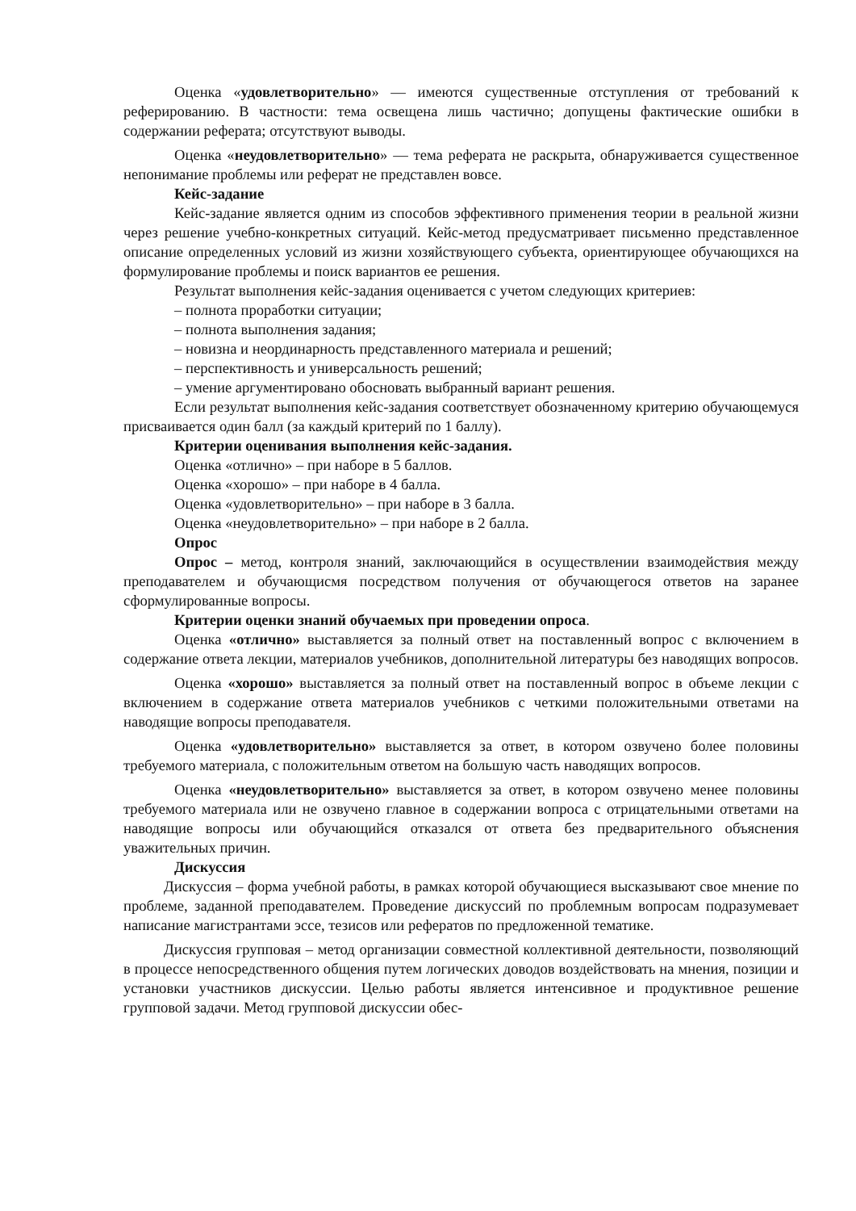Оценка «удовлетворительно» — имеются существенные отступления от требований к реферированию. В частности: тема освещена лишь частично; допущены фактические ошибки в содержании реферата; отсутствуют выводы.
Оценка «неудовлетворительно» — тема реферата не раскрыта, обнаруживается существенное непонимание проблемы или реферат не представлен вовсе.
Кейс-задание
Кейс-задание является одним из способов эффективного применения теории в реальной жизни через решение учебно-конкретных ситуаций. Кейс-метод предусматривает письменно представленное описание определенных условий из жизни хозяйствующего субъекта, ориентирующее обучающихся на формулирование проблемы и поиск вариантов ее решения.
Результат выполнения кейс-задания оценивается с учетом следующих критериев:
– полнота проработки ситуации;
– полнота выполнения задания;
– новизна и неординарность представленного материала и решений;
– перспективность и универсальность решений;
– умение аргументировано обосновать выбранный вариант решения.
Если результат выполнения кейс-задания соответствует обозначенному критерию обучающемуся присваивается один балл (за каждый критерий по 1 баллу).
Критерии оценивания выполнения кейс-задания.
Оценка «отлично» – при наборе в 5 баллов.
Оценка «хорошо» – при наборе в 4 балла.
Оценка «удовлетворительно» – при наборе в 3 балла.
Оценка «неудовлетворительно» – при наборе в 2 балла.
Опрос
Опрос – метод, контроля знаний, заключающийся в осуществлении взаимодействия между преподавателем и обучающисмя посредством получения от обучающегося ответов на заранее сформулированные вопросы.
Критерии оценки знаний обучаемых при проведении опроса.
Оценка «отлично» выставляется за полный ответ на поставленный вопрос с включением в содержание ответа лекции, материалов учебников, дополнительной литературы без наводящих вопросов.
Оценка «хорошо» выставляется за полный ответ на поставленный вопрос в объеме лекции с включением в содержание ответа материалов учебников с четкими положительными ответами на наводящие вопросы преподавателя.
Оценка «удовлетворительно» выставляется за ответ, в котором озвучено более половины требуемого материала, с положительным ответом на большую часть наводящих вопросов.
Оценка «неудовлетворительно» выставляется за ответ, в котором озвучено менее половины требуемого материала или не озвучено главное в содержании вопроса с отрицательными ответами на наводящие вопросы или обучающийся отказался от ответа без предварительного объяснения уважительных причин.
Дискуссия
Дискуссия – форма учебной работы, в рамках которой обучающиеся высказывают свое мнение по проблеме, заданной преподавателем. Проведение дискуссий по проблемным вопросам подразумевает написание магистрантами эссе, тезисов или рефератов по предложенной тематике.
Дискуссия групповая – метод организации совместной коллективной деятельности, позволяющий в процессе непосредственного общения путем логических доводов воздействовать на мнения, позиции и установки участников дискуссии. Целью работы является интенсивное и продуктивное решение групповой задачи. Метод групповой дискуссии обес-